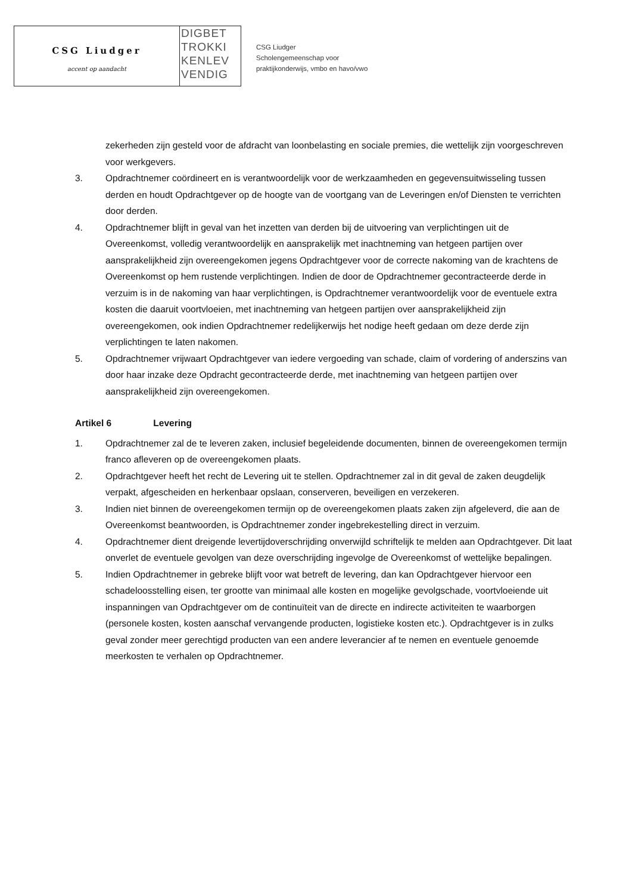CSG Liudger
accent op aandacht
DIGBET
TROKKI
KENLEV
VENDIG
CSG Liudger
Scholengemeenschap voor
praktijkonderwijs, vmbo en havo/vwo
zekerheden zijn gesteld voor de afdracht van loonbelasting en sociale premies, die wettelijk zijn voorgeschreven voor werkgevers.
3. Opdrachtnemer coördineert en is verantwoordelijk voor de werkzaamheden en gegevensuitwisseling tussen derden en houdt Opdrachtgever op de hoogte van de voortgang van de Leveringen en/of Diensten te verrichten door derden.
4. Opdrachtnemer blijft in geval van het inzetten van derden bij de uitvoering van verplichtingen uit de Overeenkomst, volledig verantwoordelijk en aansprakelijk met inachtneming van hetgeen partijen over aansprakelijkheid zijn overeengekomen jegens Opdrachtgever voor de correcte nakoming van de krachtens de Overeenkomst op hem rustende verplichtingen. Indien de door de Opdrachtnemer gecontracteerde derde in verzuim is in de nakoming van haar verplichtingen, is Opdrachtnemer verantwoordelijk voor de eventuele extra kosten die daaruit voortvloeien, met inachtneming van hetgeen partijen over aansprakelijkheid zijn overeengekomen, ook indien Opdrachtnemer redelijkerwijs het nodige heeft gedaan om deze derde zijn verplichtingen te laten nakomen.
5. Opdrachtnemer vrijwaart Opdrachtgever van iedere vergoeding van schade, claim of vordering of anderszins van door haar inzake deze Opdracht gecontracteerde derde, met inachtneming van hetgeen partijen over aansprakelijkheid zijn overeengekomen.
Artikel 6 Levering
1. Opdrachtnemer zal de te leveren zaken, inclusief begeleidende documenten, binnen de overeengekomen termijn franco afleveren op de overeengekomen plaats.
2. Opdrachtgever heeft het recht de Levering uit te stellen. Opdrachtnemer zal in dit geval de zaken deugdelijk verpakt, afgescheiden en herkenbaar opslaan, conserveren, beveiligen en verzekeren.
3. Indien niet binnen de overeengekomen termijn op de overeengekomen plaats zaken zijn afgeleverd, die aan de Overeenkomst beantwoorden, is Opdrachtnemer zonder ingebrekestelling direct in verzuim.
4. Opdrachtnemer dient dreigende levertijdoverschrijding onverwijld schriftelijk te melden aan Opdrachtgever. Dit laat onverlet de eventuele gevolgen van deze overschrijding ingevolge de Overeenkomst of wettelijke bepalingen.
5. Indien Opdrachtnemer in gebreke blijft voor wat betreft de levering, dan kan Opdrachtgever hiervoor een schadeloosstelling eisen, ter grootte van minimaal alle kosten en mogelijke gevolgschade, voortvloeiende uit inspanningen van Opdrachtgever om de continuïteit van de directe en indirecte activiteiten te waarborgen (personele kosten, kosten aanschaf vervangende producten, logistieke kosten etc.). Opdrachtgever is in zulks geval zonder meer gerechtigd producten van een andere leverancier af te nemen en eventuele genoemde meerkosten te verhalen op Opdrachtnemer.